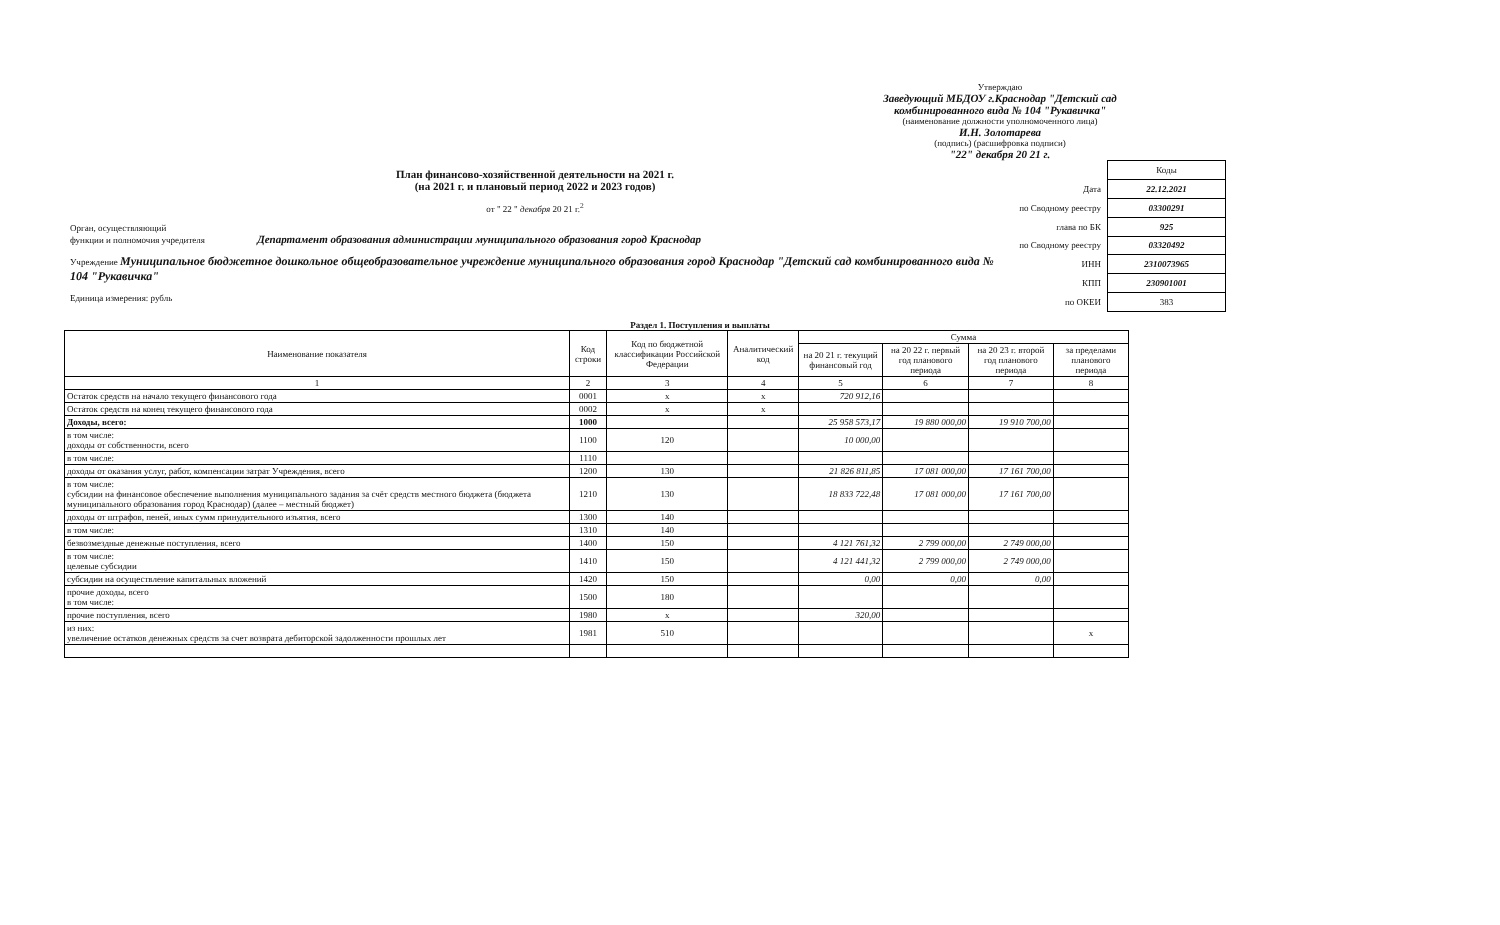Утверждаю
Заведующий МБДОУ г.Краснодар "Детский сад комбинированного вида № 104 "Рукавичка"
(наименование должности уполномоченного лица)
И.Н. Золотарева
(подпись) (расшифровка подписи)
"22" декабря 20 21 г.
План финансово-хозяйственной деятельности на 2021 г.
(на 2021 г. и плановый период 2022 и 2023 годов)
от " 22 " декабря 20 21 г.<sup>2</sup>
Орган, осуществляющий
функции и полномочия учредителя Департамент образования администрации муниципального образования город Краснодар
Учреждение Муниципальное бюджетное дошкольное общеобразовательное учреждение муниципального образования город Краснодар "Детский сад комбинированного вида № 104 "Рукавичка"
Единица измерения: рубль
| | Коды |
| Дата | 22.12.2021 |
| по Сводному реестру | 03300291 |
| глава по БК | 925 |
| по Сводному реестру | 03320492 |
| ИНН | 2310073965 |
| КПП | 230901001 |
| по ОКЕИ | 383 |
Раздел 1. Поступления и выплаты
| Наименование показателя | Код строки | Код по бюджетной классификации Российской Федерации | Аналитический код | Сумма | | | |
| --- | --- | --- | --- | --- | --- | --- | --- |
| | | | | на 20 21 г. текущий финансовый год | на 20 22 г. первый год планового периода | на 20 23 г. второй год планового периода | за пределами планового периода |
| 1 | 2 | 3 | 4 | 5 | 6 | 7 | 8 |
| Остаток средств на начало текущего финансового года | 0001 | x | x | 720 912,16 | | | |
| Остаток средств на конец текущего финансового года | 0002 | x | x | | | | |
| Доходы, всего: | 1000 | | | 25 958 573,17 | 19 880 000,00 | 19 910 700,00 | |
| в том числе: доходы от собственности, всего | 1100 | 120 | | 10 000,00 | | | |
| в том числе: | 1110 | | | | | | |
| доходы от оказания услуг, работ, компенсации затрат Учреждения, всего | 1200 | 130 | | 21 826 811,85 | 17 081 000,00 | 17 161 700,00 | |
| в том числе: субсидии на финансовое обеспечение выполнения муниципального задания за счёт средств местного бюджета (бюджета муниципального образования город Краснодар) (далее – местный бюджет) | 1210 | 130 | | 18 833 722,48 | 17 081 000,00 | 17 161 700,00 | |
| доходы от штрафов, пеней, иных сумм принудительного изъятия, всего | 1300 | 140 | | | | | |
| в том числе: | 1310 | 140 | | | | | |
| безвозмездные денежные поступления, всего | 1400 | 150 | | 4 121 761,32 | 2 799 000,00 | 2 749 000,00 | |
| в том числе: целевые субсидии | 1410 | 150 | | 4 121 441,32 | 2 799 000,00 | 2 749 000,00 | |
| субсидии на осуществление капитальных вложений | 1420 | 150 | | 0,00 | 0,00 | 0,00 | |
| прочие доходы, всего в том числе: | 1500 | 180 | | | | | |
| прочие поступления, всего | 1980 | x | | 320,00 | | | |
| из них: увеличение остатков денежных средств за счет возврата дебиторской задолженности прошлых лет | 1981 | 510 | | | | | x |